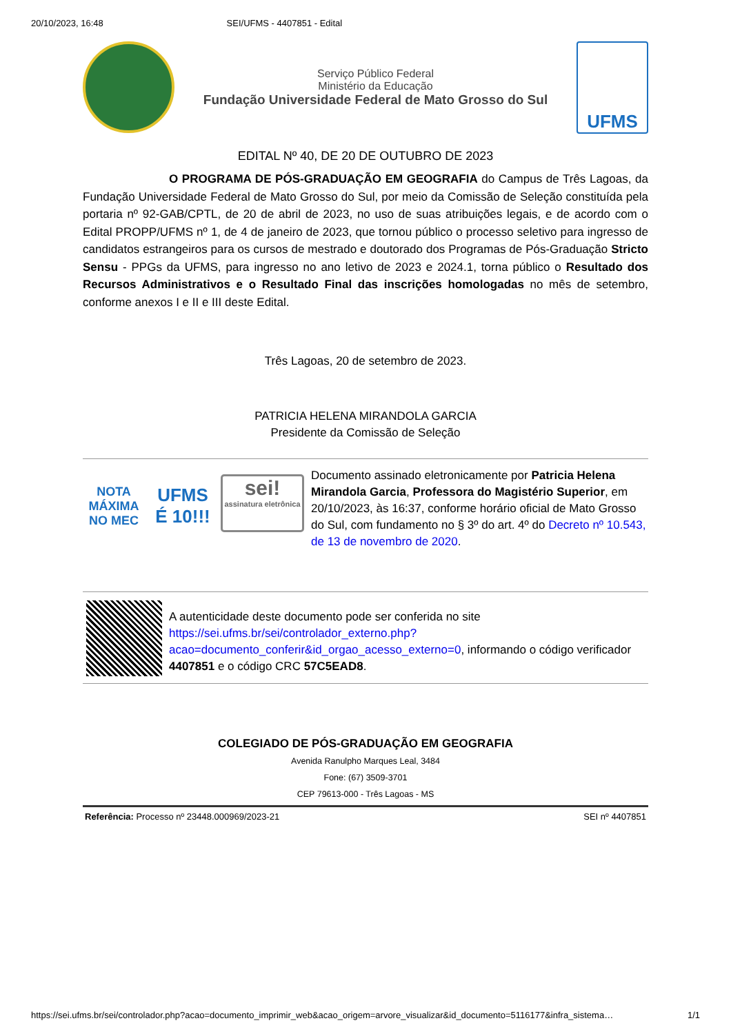20/10/2023, 16:48 SEI/UFMS - 4407851 - Edital
Serviço Público Federal
Ministério da Educação
Fundação Universidade Federal de Mato Grosso do Sul
UFMS
EDITAL Nº 40, DE 20 DE OUTUBRO DE 2023
O PROGRAMA DE PÓS-GRADUAÇÃO EM GEOGRAFIA do Campus de Três Lagoas, da Fundação Universidade Federal de Mato Grosso do Sul, por meio da Comissão de Seleção constituída pela portaria nº 92-GAB/CPTL, de 20 de abril de 2023, no uso de suas atribuições legais, e de acordo com o Edital PROPP/UFMS nº 1, de 4 de janeiro de 2023, que tornou público o processo seletivo para ingresso de candidatos estrangeiros para os cursos de mestrado e doutorado dos Programas de Pós-Graduação Stricto Sensu - PPGs da UFMS, para ingresso no ano letivo de 2023 e 2024.1, torna público o Resultado dos Recursos Administrativos e o Resultado Final das inscrições homologadas no mês de setembro, conforme anexos I e II e III deste Edital.
Três Lagoas, 20 de setembro de 2023.
PATRICIA HELENA MIRANDOLA GARCIA
Presidente da Comissão de Seleção
NOTA MÁXIMA NO MEC
UFMS É 10!!!
sei!
assinatura eletrônica
Documento assinado eletronicamente por Patricia Helena Mirandola Garcia, Professora do Magistério Superior, em 20/10/2023, às 16:37, conforme horário oficial de Mato Grosso do Sul, com fundamento no § 3º do art. 4º do Decreto nº 10.543, de 13 de novembro de 2020.
A autenticidade deste documento pode ser conferida no site https://sei.ufms.br/sei/controlador_externo.php?acao=documento_conferir&id_orgao_acesso_externo=0, informando o código verificador 4407851 e o código CRC 57C5EAD8.
COLEGIADO DE PÓS-GRADUAÇÃO EM GEOGRAFIA
Avenida Ranulpho Marques Leal, 3484
Fone: (67) 3509-3701
CEP 79613-000 - Três Lagoas - MS
Referência: Processo nº 23448.000969/2023-21 SEI nº 4407851
https://sei.ufms.br/sei/controlador.php?acao=documento_imprimir_web&acao_origem=arvore_visualizar&id_documento=5116177&infra_sistema… 1/1